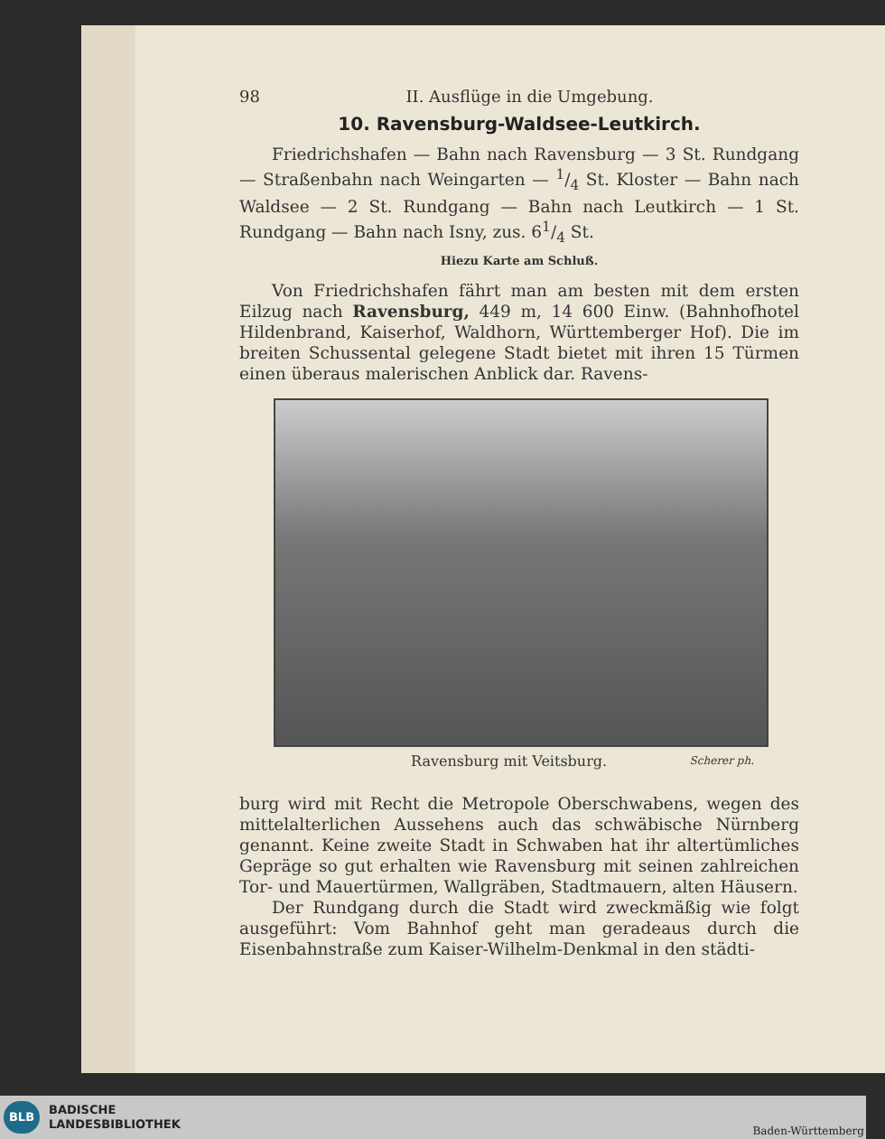98 II. Ausflüge in die Umgebung.
10. Ravensburg-Waldsee-Leutkirch.
Friedrichshafen — Bahn nach Ravensburg — 3 St. Rundgang — Straßenbahn nach Weingarten — 1/4 St. Kloster — Bahn nach Waldsee — 2 St. Rundgang — Bahn nach Leutkirch — 1 St. Rundgang — Bahn nach Isny, zus. 61/4 St.
Hiezu Karte am Schluß.
Von Friedrichshafen fährt man am besten mit dem ersten Eilzug nach Ravensburg, 449 m, 14 600 Einw. (Bahnhofhotel Hildenbrand, Kaiserhof, Waldhorn, Württemberger Hof). Die im breiten Schussental gelegene Stadt bietet mit ihren 15 Türmen einen überaus malerischen Anblick dar. Ravens-
Ravensburg mit Veitsburg. Scherer ph.
burg wird mit Recht die Metropole Oberschwabens, wegen des mittelalterlichen Aussehens auch das schwäbische Nürnberg genannt. Keine zweite Stadt in Schwaben hat ihr altertümliches Gepräge so gut erhalten wie Ravensburg mit seinen zahlreichen Tor- und Mauertürmen, Wallgräben, Stadtmauern, alten Häusern.
Der Rundgang durch die Stadt wird zweckmäßig wie folgt ausgeführt: Vom Bahnhof geht man geradeaus durch die Eisenbahnstraße zum Kaiser-Wilhelm-Denkmal in den städti-
BLB
BADISCHE
LANDESBIBLIOTHEK
Baden-Württemberg